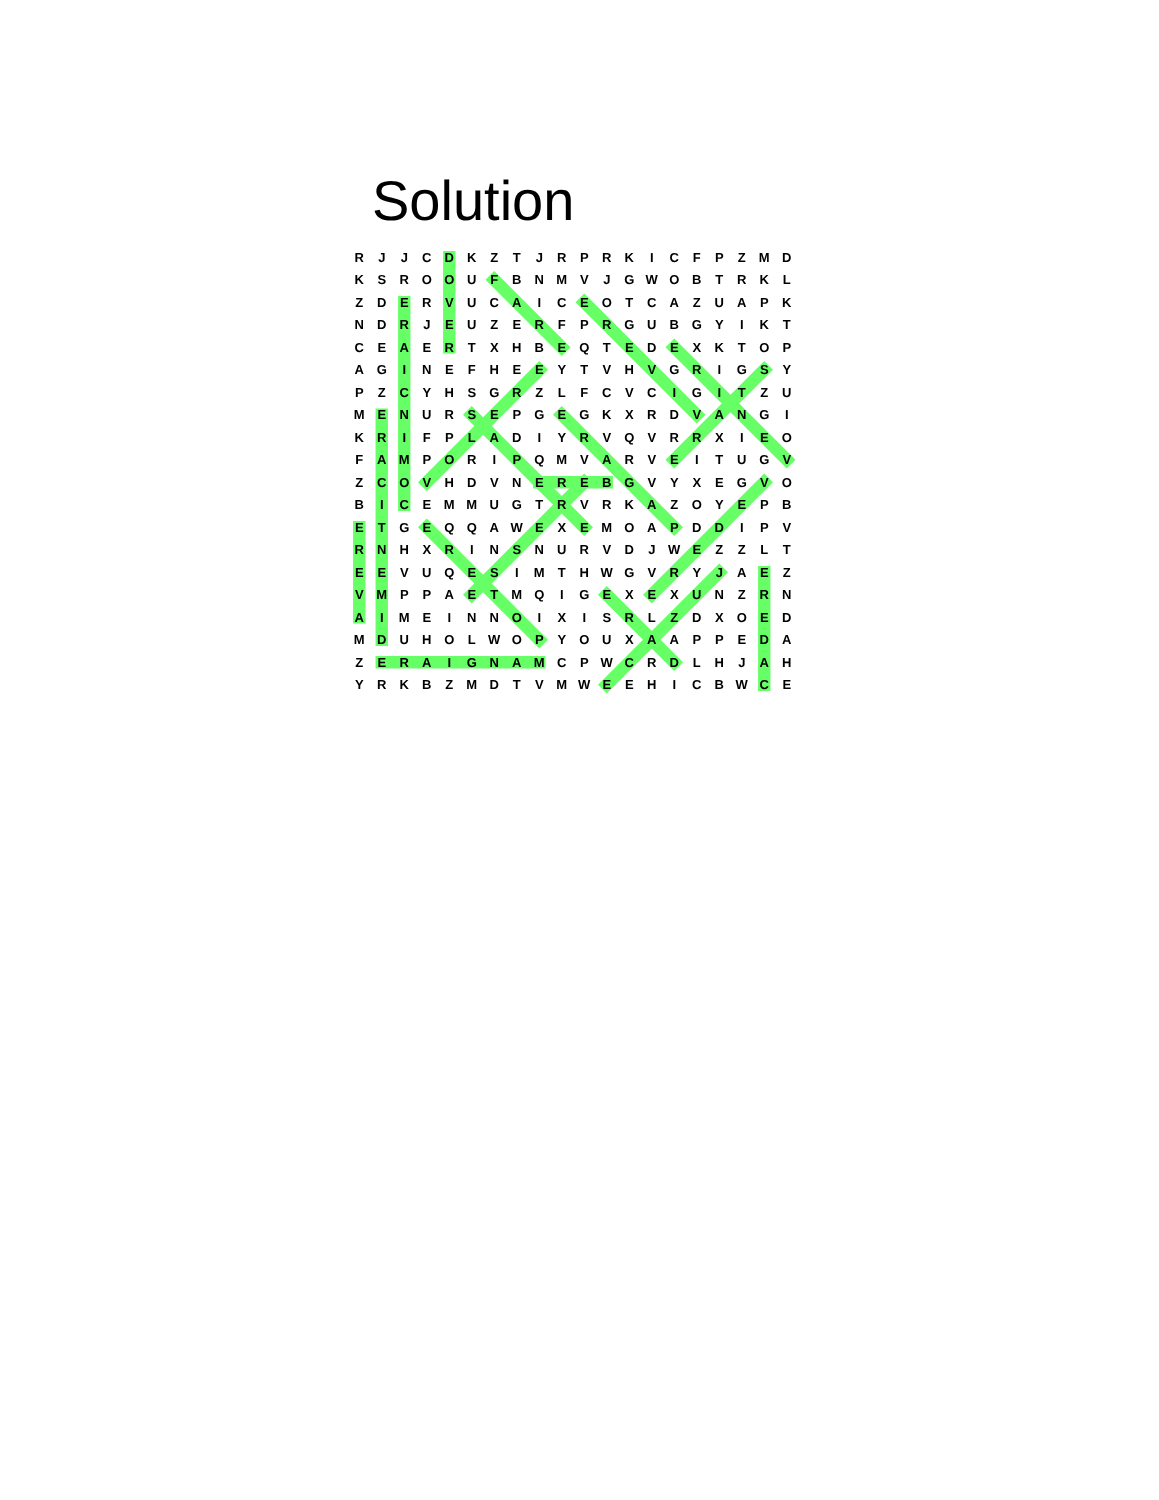Solution
| R | J | J | C | D | K | Z | T | J | R | P | R | K | I | C | F | P | Z | M | D |
| K | S | R | O | O | U | F | B | N | M | V | J | G | W | O | B | T | R | K | L |
| Z | D | E | R | V | U | C | A | I | C | E | O | T | C | A | Z | U | A | P | K |
| N | D | R | J | E | U | Z | E | R | F | P | R | G | U | B | G | Y | I | K | T |
| C | E | A | E | R | T | X | H | B | E | Q | T | E | D | E | X | K | T | O | P |
| A | G | I | N | E | F | H | E | E | Y | T | V | H | V | G | R | I | G | S | Y |
| P | Z | C | Y | H | S | G | R | Z | L | F | C | V | C | I | G | I | T | Z | U |
| M | E | N | U | R | S | E | P | G | E | G | K | X | R | D | V | A | N | G | I |
| K | R | I | F | P | L | A | D | I | Y | R | V | Q | V | R | R | X | I | E | O |
| F | A | M | P | O | R | I | P | Q | M | V | A | R | V | E | I | T | U | G | V |
| Z | C | O | V | H | D | V | N | E | R | E | B | G | V | Y | X | E | G | V | O |
| B | I | C | E | M | M | U | G | T | R | V | R | K | A | Z | O | Y | E | P | B |
| E | T | G | E | Q | Q | A | W | E | X | E | M | O | A | P | D | D | I | P | V |
| R | N | H | X | R | I | N | S | N | U | R | V | D | J | W | E | Z | Z | L | T |
| E | E | V | U | Q | E | S | I | M | T | H | W | G | V | R | Y | J | A | E | Z |
| V | M | P | P | A | E | T | M | Q | I | G | E | X | E | X | U | N | Z | R | N |
| A | I | M | E | I | N | N | O | I | X | I | S | R | L | Z | D | X | O | E | D |
| M | D | U | H | O | L | W | O | P | Y | O | U | X | A | A | P | P | E | D | A |
| Z | E | R | A | I | G | N | A | M | C | P | W | C | R | D | L | H | J | A | H |
| Y | R | K | B | Z | M | D | T | V | M | W | E | E | H | I | C | B | W | C | E |